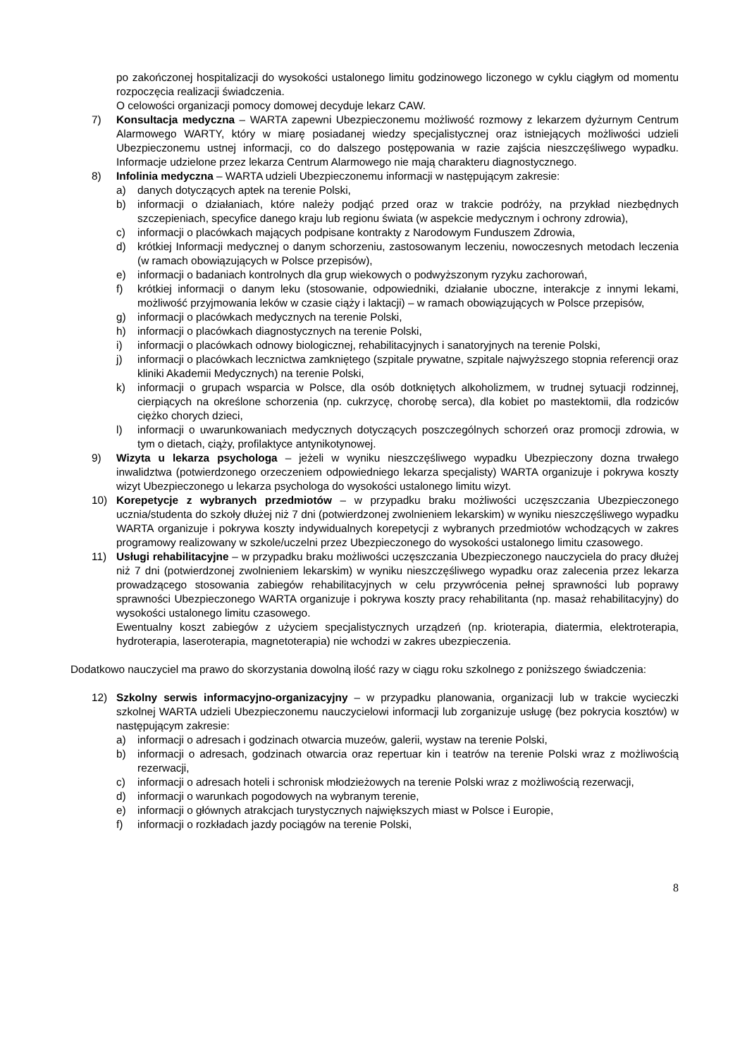po zakończonej hospitalizacji do wysokości ustalonego limitu godzinowego liczonego w cyklu ciągłym od momentu rozpoczęcia realizacji świadczenia.
O celowości organizacji pomocy domowej decyduje lekarz CAW.
7) Konsultacja medyczna – WARTA zapewni Ubezpieczonemu możliwość rozmowy z lekarzem dyżurnym Centrum Alarmowego WARTY, który w miarę posiadanej wiedzy specjalistycznej oraz istniejących możliwości udzieli Ubezpieczonemu ustnej informacji, co do dalszego postępowania w razie zajścia nieszczęśliwego wypadku. Informacje udzielone przez lekarza Centrum Alarmowego nie mają charakteru diagnostycznego.
8) Infolinia medyczna – WARTA udzieli Ubezpieczonemu informacji w następującym zakresie:
a) danych dotyczących aptek na terenie Polski,
b) informacji o działaniach, które należy podjąć przed oraz w trakcie podróży, na przykład niezbędnych szczepieniach, specyfice danego kraju lub regionu świata (w aspekcie medycznym i ochrony zdrowia),
c) informacji o placówkach mających podpisane kontrakty z Narodowym Funduszem Zdrowia,
d) krótkiej Informacji medycznej o danym schorzeniu, zastosowanym leczeniu, nowoczesnych metodach leczenia (w ramach obowiązujących w Polsce przepisów),
e) informacji o badaniach kontrolnych dla grup wiekowych o podwyższonym ryzyku zachorowań,
f) krótkiej informacji o danym leku (stosowanie, odpowiedniki, działanie uboczne, interakcje z innymi lekami, możliwość przyjmowania leków w czasie ciąży i laktacji) – w ramach obowiązujących w Polsce przepisów,
g) informacji o placówkach medycznych na terenie Polski,
h) informacji o placówkach diagnostycznych na terenie Polski,
i) informacji o placówkach odnowy biologicznej, rehabilitacyjnych i sanatoryjnych na terenie Polski,
j) informacji o placówkach lecznictwa zamkniętego (szpitale prywatne, szpitale najwyższego stopnia referencji oraz kliniki Akademii Medycznych) na terenie Polski,
k) informacji o grupach wsparcia w Polsce, dla osób dotkniętych alkoholizmem, w trudnej sytuacji rodzinnej, cierpiących na określone schorzenia (np. cukrzycę, chorobę serca), dla kobiet po mastektomii, dla rodziców ciężko chorych dzieci,
l) informacji o uwarunkowaniach medycznych dotyczących poszczególnych schorzeń oraz promocji zdrowia, w tym o dietach, ciąży, profilaktyce antynikotynowej.
9) Wizyta u lekarza psychologa – jeżeli w wyniku nieszczęśliwego wypadku Ubezpieczony dozna trwałego inwalidztwa (potwierdzonego orzeczeniem odpowiedniego lekarza specjalisty) WARTA organizuje i pokrywa koszty wizyt Ubezpieczonego u lekarza psychologa do wysokości ustalonego limitu wizyt.
10) Korepetycje z wybranych przedmiotów – w przypadku braku możliwości uczęszczania Ubezpieczonego ucznia/studenta do szkoły dłużej niż 7 dni (potwierdzonej zwolnieniem lekarskim) w wyniku nieszczęśliwego wypadku WARTA organizuje i pokrywa koszty indywidualnych korepetycji z wybranych przedmiotów wchodzących w zakres programowy realizowany w szkole/uczelni przez Ubezpieczonego do wysokości ustalonego limitu czasowego.
11) Usługi rehabilitacyjne – w przypadku braku możliwości uczęszczania Ubezpieczonego nauczyciela do pracy dłużej niż 7 dni (potwierdzonej zwolnieniem lekarskim) w wyniku nieszczęśliwego wypadku oraz zalecenia przez lekarza prowadzącego stosowania zabiegów rehabilitacyjnych w celu przywrócenia pełnej sprawności lub poprawy sprawności Ubezpieczonego WARTA organizuje i pokrywa koszty pracy rehabilitanta (np. masaż rehabilitacyjny) do wysokości ustalonego limitu czasowego.
Ewentualny koszt zabiegów z użyciem specjalistycznych urządzeń (np. krioterapia, diatermia, elektroterapia, hydroterapia, laseroterapia, magnetoterapia) nie wchodzi w zakres ubezpieczenia.
Dodatkowo nauczyciel ma prawo do skorzystania dowolną ilość razy w ciągu roku szkolnego z poniższego świadczenia:
12) Szkolny serwis informacyjno-organizacyjny – w przypadku planowania, organizacji lub w trakcie wycieczki szkolnej WARTA udzieli Ubezpieczonemu nauczycielowi informacji lub zorganizuje usługę (bez pokrycia kosztów) w następującym zakresie:
a) informacji o adresach i godzinach otwarcia muzeów, galerii, wystaw na terenie Polski,
b) informacji o adresach, godzinach otwarcia oraz repertuar kin i teatrów na terenie Polski wraz z możliwością rezerwacji,
c) informacji o adresach hoteli i schronisk młodzieżowych na terenie Polski wraz z możliwością rezerwacji,
d) informacji o warunkach pogodowych na wybranym terenie,
e) informacji o głównych atrakcjach turystycznych największych miast w Polsce i Europie,
f) informacji o rozkładach jazdy pociągów na terenie Polski,
8